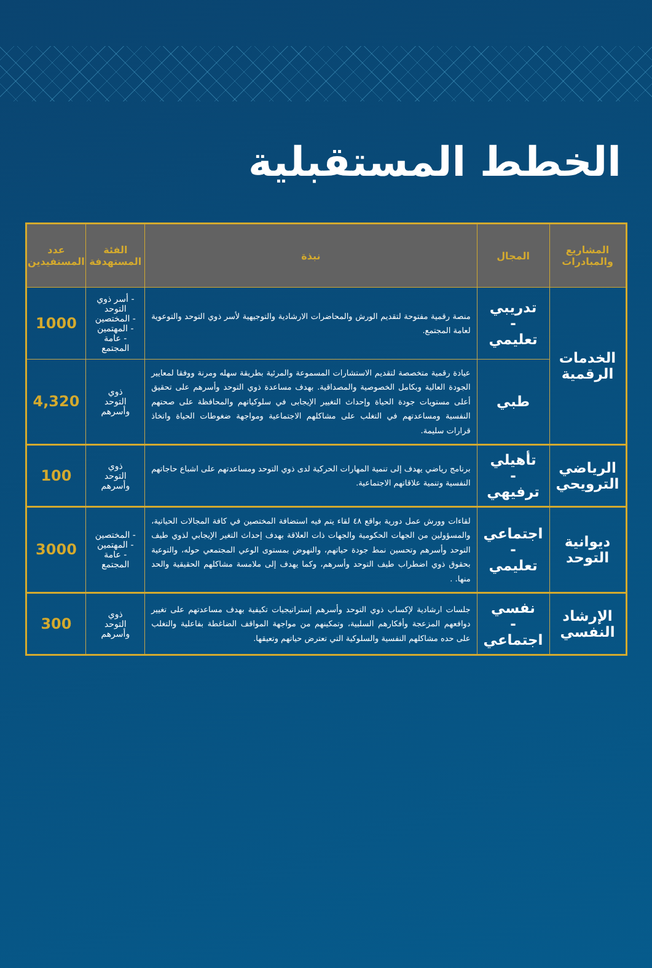الخطط المستقبلية
| المشاريع والمبادرات | المجال | نبذة | الفئة المستهدفة | عدد المستفيدين |
| --- | --- | --- | --- | --- |
| الخدمات الرقمية | تدريبي - تعليمي | منصة رقمية مفتوحة لتقديم الورش والمحاضرات الارشادية والتوجيهية لأسر ذوي التوحد والتوعوية لعامة المجتمع. | - أسر ذوي التوحد - المختصين - المهتمين - عامة المجتمع | 1000 |
| | طبي | عيادة رقمية متخصصة لتقديم الاستشارات المسموعة والمرئية بطريقة سهله ومرنة ووفقا لمعايير الجودة العالية وبكامل الخصوصية والمصداقية. بهدف مساعدة ذوي التوحد وأسرهم على تحقيق أعلى مستويات جودة الحياة وإحداث التغيير الإيجابى في سلوكياتهم والمحافظة على صحتهم النفسية ومساعدتهم في التغلب على مشاكلهم الاجتماعية ومواجهة ضغوطات الحياة واتخاذ قرارات سليمة. | ذوي التوحد وأسرهم | 4,320 |
| الرياضي الترويحي | تأهيلي - ترفيهي | برنامج رياضي يهدف إلى تنمية المهارات الحركية لدى ذوي التوحد ومساعدتهم على اشباع حاجاتهم النفسية وتنمية علاقاتهم الاجتماعية. | ذوي التوحد وأسرهم | 100 |
| ديوانية التوحد | اجتماعي - تعليمي | لقاءات وورش عمل دورية بواقع ٤٨ لقاء يتم فيه استضافة المختصين في كافة المجالات الحياتية، والمسؤولين من الجهات الحكومية والجهات ذات العلاقة بهدف إحداث التغير الإيجابي لذوي طيف التوحد وأسرهم وتحسين نمط جودة حياتهم، والنهوض بمستوى الوعي المجتمعي حوله، والتوعية بحقوق ذوي اضطراب طيف التوحد وأسرهم، وكما يهدف إلى ملامسة مشاكلهم الحقيقية والحد منها. . | - المختصين - المهتمين - عامة المجتمع | 3000 |
| الإرشاد النفسي | نفسي - اجتماعي | جلسات ارشادية لإكساب ذوي التوحد وأسرهم إستراتيجيات تكيفية بهدف مساعدتهم على تغيير دوافعهم المزعجة وأفكارهم السلبية، وتمكينهم من مواجهة المواقف الضاغطة بفاعلية والتغلب على حده مشاكلهم النفسية والسلوكية التي تعترض حياتهم وتعيقها. | ذوي التوحد وأسرهم | 300 |